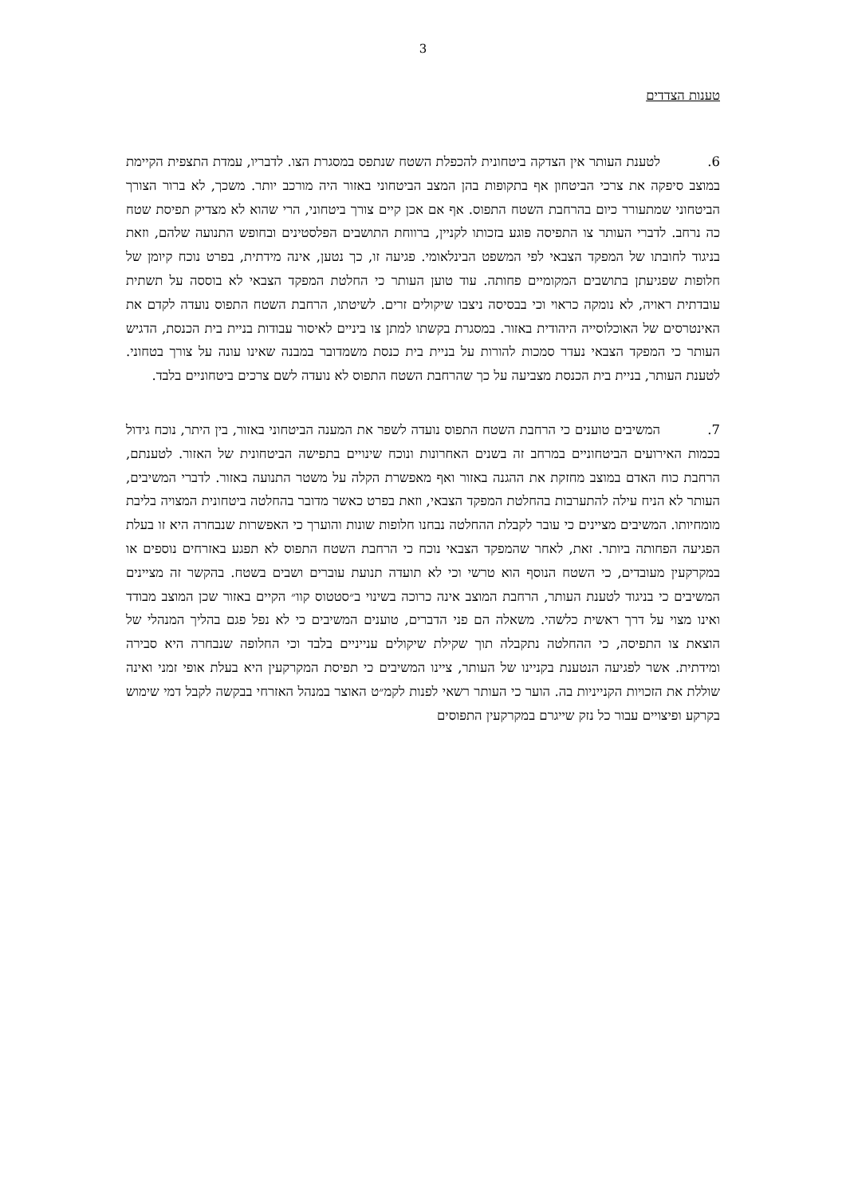3
טענות הצדדים
6. לטענת העותר אין הצדקה ביטחונית להכפלת השטח שנתפס במסגרת הצו. לדבריו, עמדת התצפית הקיימת במוצב סיפקה את צרכי הביטחון אף בתקופות בהן המצב הביטחוני באזור היה מורכב יותר. משכך, לא ברור הצורך הביטחוני שמתעורר כיום בהרחבת השטח התפוס. אף אם אכן קיים צורך ביטחוני, הרי שהוא לא מצדיק תפיסת שטח כה נרחב. לדברי העותר צו התפיסה פוגע בזכותו לקניין, ברווחת התושבים הפלסטינים ובחופש התנועה שלהם, וזאת בניגוד לחובתו של המפקד הצבאי לפי המשפט הבינלאומי. פגיעה זו, כך נטען, אינה מידתית, בפרט נוכח קיומן של חלופות שפגיעתן בתושבים המקומיים פחותה. עוד טוען העותר כי החלטת המפקד הצבאי לא בוססה על תשתית עובדתית ראויה, לא נומקה כראוי וכי בבסיסה ניצבו שיקולים זרים. לשיטתו, הרחבת השטח התפוס נועדה לקדם את האינטרסים של האוכלוסייה היהודית באזור. במסגרת בקשתו למתן צו ביניים לאיסור עבודות בניית בית הכנסת, הדגיש העותר כי המפקד הצבאי נעדר סמכות להורות על בניית בית כנסת משמדובר במבנה שאינו עונה על צורך בטחוני. לטענת העותר, בניית בית הכנסת מצביעה על כך שהרחבת השטח התפוס לא נועדה לשם צרכים ביטחוניים בלבד.
7. המשיבים טוענים כי הרחבת השטח התפוס נועדה לשפר את המענה הביטחוני באזור, בין היתר, נוכח גידול בכמות האירועים הביטחוניים במרחב זה בשנים האחרונות ונוכח שינויים בתפישה הביטחונית של האזור. לטענתם, הרחבת כוח האדם במוצב מחזקת את ההגנה באזור ואף מאפשרת הקלה על משטר התנועה באזור. לדברי המשיבים, העותר לא הניח עילה להתערבות בהחלטת המפקד הצבאי, וזאת בפרט כאשר מדובר בהחלטה ביטחונית המצויה בליבת מומחיותו. המשיבים מציינים כי עובר לקבלת ההחלטה נבחנו חלופות שונות והוערך כי האפשרות שנבחרה היא זו בעלת הפגיעה הפחותה ביותר. זאת, לאחר שהמפקד הצבאי נוכח כי הרחבת השטח התפוס לא תפגע באזרחים נוספים או במקרקעין מעובדים, כי השטח הנוסף הוא טרשי וכי לא תועדה תנועת עוברים ושבים בשטח. בהקשר זה מציינים המשיבים כי בניגוד לטענת העותר, הרחבת המוצב אינה כרוכה בשינוי ב״סטטוס קוו״ הקיים באזור שכן המוצב מבודד ואינו מצוי על דרך ראשית כלשהי. משאלה הם פני הדברים, טוענים המשיבים כי לא נפל פגם בהליך המנהלי של הוצאת צו התפיסה, כי ההחלטה נתקבלה תוך שקילת שיקולים ענייניים בלבד וכי החלופה שנבחרה היא סבירה ומידתית. אשר לפגיעה הנטענת בקניינו של העותר, ציינו המשיבים כי תפיסת המקרקעין היא בעלת אופי זמני ואינה שוללת את הזכויות הקנייניות בה. הוער כי העותר רשאי לפנות לקמ״ט האוצר במנהל האזרחי בבקשה לקבל דמי שימוש בקרקע ופיצויים עבור כל נזק שייגרם במקרקעין התפוסים